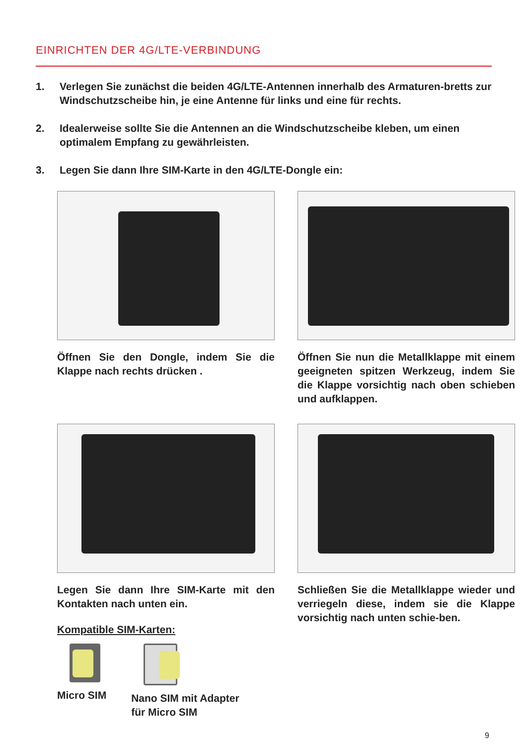EINRICHTEN DER 4G/LTE-VERBINDUNG
1. Verlegen Sie zunächst die beiden 4G/LTE-Antennen innerhalb des Armaturen-bretts zur Windschutzscheibe hin, je eine Antenne für links und eine für rechts.
2. Idealerweise sollte Sie die Antennen an die Windschutzscheibe kleben, um einen optimalem Empfang zu gewährleisten.
3. Legen Sie dann Ihre SIM-Karte in den 4G/LTE-Dongle ein:
Öffnen Sie den Dongle, indem Sie die Klappe nach rechts drücken .
Öffnen Sie nun die Metallklappe mit einem geeigneten spitzen Werkzeug, indem Sie die Klappe vorsichtig nach oben schieben und aufklappen.
Legen Sie dann Ihre SIM-Karte mit den Kontakten nach unten ein.
Kompatible SIM-Karten:
Micro SIM Nano SIM mit Adapter
für Micro SIM
Schließen Sie die Metallklappe wieder und verriegeln diese, indem sie die Klappe vorsichtig nach unten schie-ben.
9